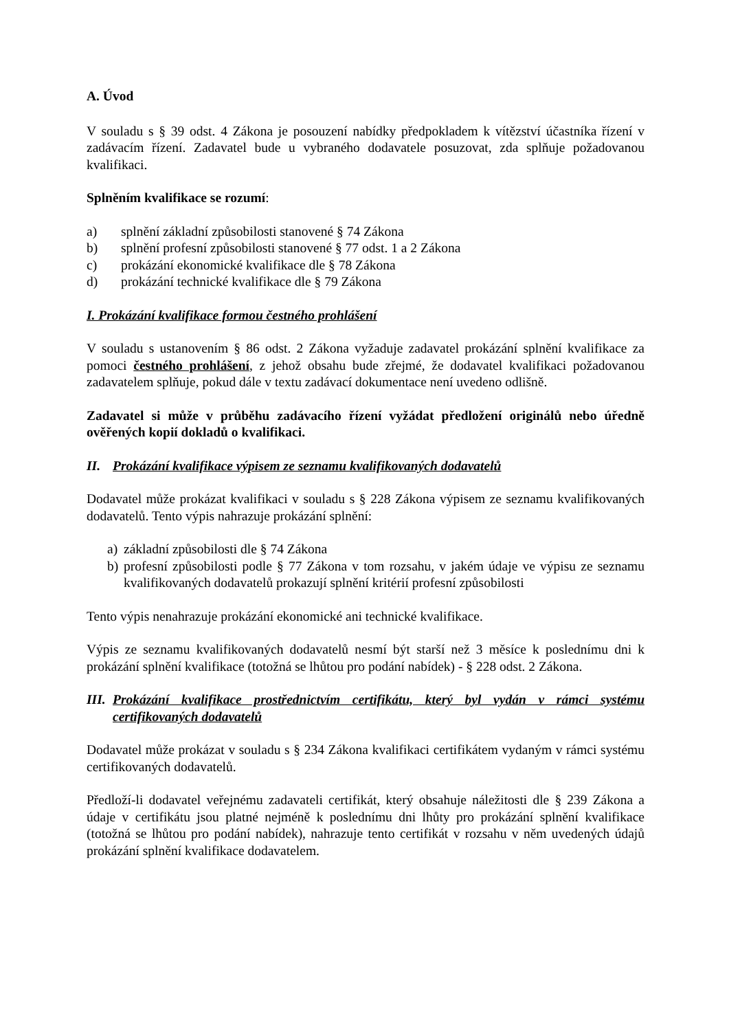A. Úvod
V souladu s § 39 odst. 4 Zákona je posouzení nabídky předpokladem k vítězství účastníka řízení v zadávacím řízení. Zadavatel bude u vybraného dodavatele posuzovat, zda splňuje požadovanou kvalifikaci.
Splněním kvalifikace se rozumí:
a) splnění základní způsobilosti stanovené § 74 Zákona
b) splnění profesní způsobilosti stanovené § 77 odst. 1 a 2 Zákona
c) prokázání ekonomické kvalifikace dle § 78 Zákona
d) prokázání technické kvalifikace dle § 79 Zákona
I. Prokázání kvalifikace formou čestného prohlášení
V souladu s ustanovením § 86 odst. 2 Zákona vyžaduje zadavatel prokázání splnění kvalifikace za pomoci čestného prohlášení, z jehož obsahu bude zřejmé, že dodavatel kvalifikaci požadovanou zadavatelem splňuje, pokud dále v textu zadávací dokumentace není uvedeno odlišně.
Zadavatel si může v průběhu zadávacího řízení vyžádat předložení originálů nebo úředně ověřených kopií dokladů o kvalifikaci.
II. Prokázání kvalifikace výpisem ze seznamu kvalifikovaných dodavatelů
Dodavatel může prokázat kvalifikaci v souladu s § 228 Zákona výpisem ze seznamu kvalifikovaných dodavatelů. Tento výpis nahrazuje prokázání splnění:
a) základní způsobilosti dle § 74 Zákona
b) profesní způsobilosti podle § 77 Zákona v tom rozsahu, v jakém údaje ve výpisu ze seznamu kvalifikovaných dodavatelů prokazují splnění kritérií profesní způsobilosti
Tento výpis nenahrazuje prokázání ekonomické ani technické kvalifikace.
Výpis ze seznamu kvalifikovaných dodavatelů nesmí být starší než 3 měsíce k poslednímu dni k prokázání splnění kvalifikace (totožná se lhůtou pro podání nabídek) - § 228 odst. 2 Zákona.
III. Prokázání kvalifikace prostřednictvím certifikátu, který byl vydán v rámci systému certifikovaných dodavatelů
Dodavatel může prokázat v souladu s § 234 Zákona kvalifikaci certifikátem vydaným v rámci systému certifikovaných dodavatelů.
Předloží-li dodavatel veřejnému zadavateli certifikát, který obsahuje náležitosti dle § 239 Zákona a údaje v certifikátu jsou platné nejméně k poslednímu dni lhůty pro prokázání splnění kvalifikace (totožná se lhůtou pro podání nabídek), nahrazuje tento certifikát v rozsahu v něm uvedených údajů prokázání splnění kvalifikace dodavatelem.